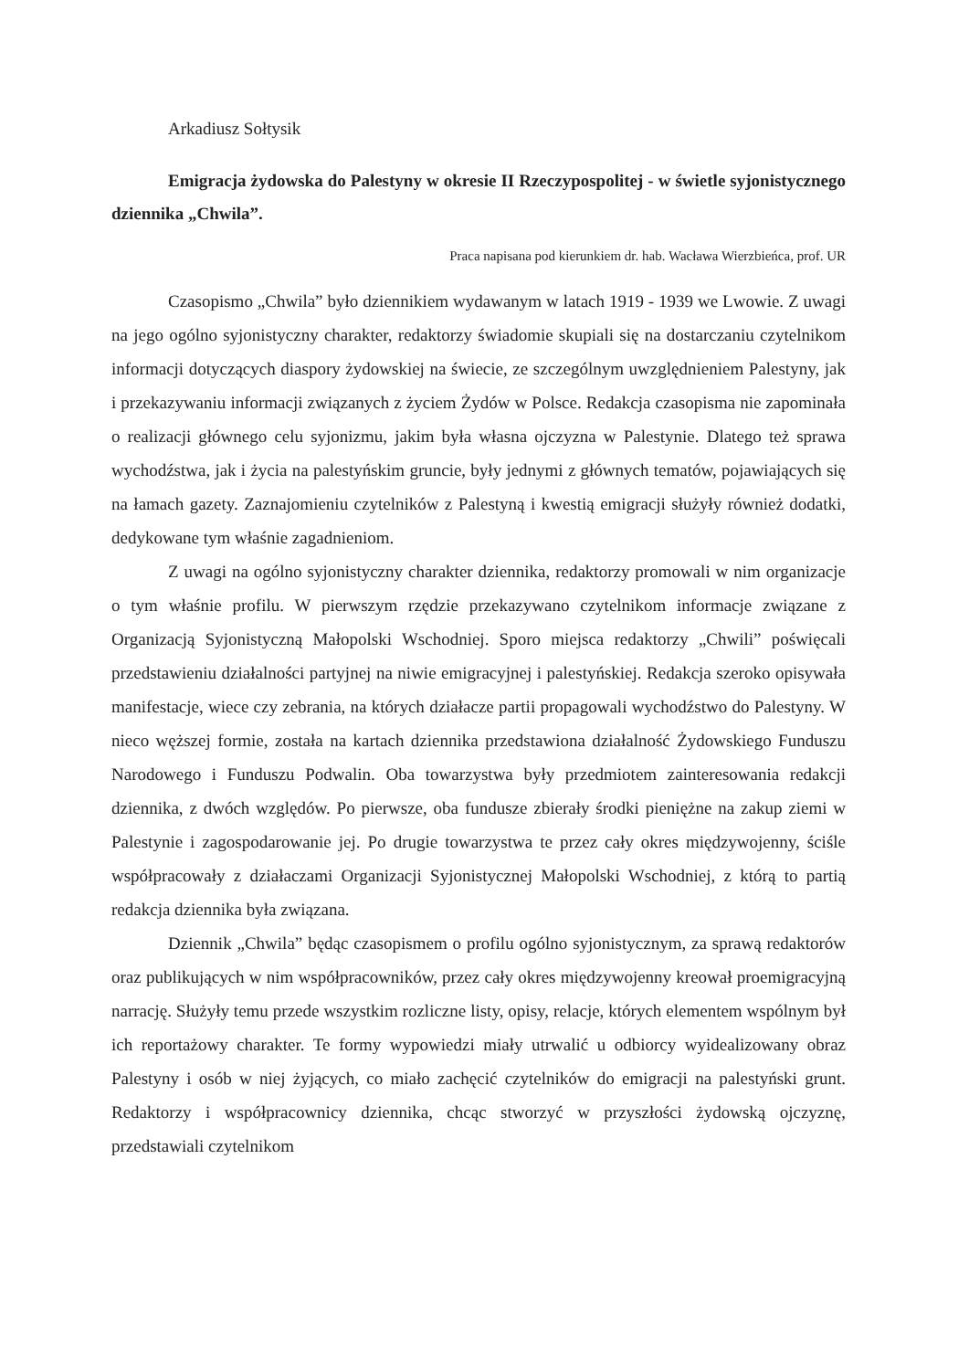Arkadiusz Sołtysik
Emigracja żydowska do Palestyny w okresie II Rzeczypospolitej - w świetle syjonistycznego dziennika „Chwila”.
Praca napisana pod kierunkiem dr. hab. Wacława Wierzbieńca, prof. UR
Czasopismo „Chwila” było dziennikiem wydawanym w latach 1919 - 1939 we Lwowie. Z uwagi na jego ogólno syjonistyczny charakter, redaktorzy świadomie skupiali się na dostarczaniu czytelnikom informacji dotyczących diaspory żydowskiej na świecie, ze szczególnym uwzględnieniem Palestyny, jak i przekazywaniu informacji związanych z życiem Żydów w Polsce. Redakcja czasopisma nie zapominała o realizacji głównego celu syjonizmu, jakim była własna ojczyzna w Palestynie. Dlatego też sprawa wychodźstwa, jak i życia na palestyńskim gruncie, były jednymi z głównych tematów, pojawiających się na łamach gazety. Zaznajomieniu czytelników z Palestyną i kwestią emigracji służyły również dodatki, dedykowane tym właśnie zagadnieniom.
Z uwagi na ogólno syjonistyczny charakter dziennika, redaktorzy promowali w nim organizacje o tym właśnie profilu. W pierwszym rzędzie przekazywano czytelnikom informacje związane z Organizacją Syjonistyczną Małopolski Wschodniej. Sporo miejsca redaktorzy „Chwili” poświęcali przedstawieniu działalności partyjnej na niwie emigracyjnej i palestyńskiej. Redakcja szeroko opisywała manifestacje, wiece czy zebrania, na których działacze partii propagowali wychodźstwo do Palestyny. W nieco węższej formie, została na kartach dziennika przedstawiona działalność Żydowskiego Funduszu Narodowego i Funduszu Podwalin. Oba towarzystwa były przedmiotem zainteresowania redakcji dziennika, z dwóch względów. Po pierwsze, oba fundusze zbierały środki pieniężne na zakup ziemi w Palestynie i zagospodarowanie jej. Po drugie towarzystwa te przez cały okres międzywojenny, ściśle współpracowały z działaczami Organizacji Syjonistycznej Małopolski Wschodniej, z którą to partią redakcja dziennika była związana.
Dziennik „Chwila” będąc czasopismem o profilu ogólno syjonistycznym, za sprawą redaktorów oraz publikujących w nim współpracowników, przez cały okres międzywojenny kreował proemigracyjną narrację. Służyły temu przede wszystkim rozliczne listy, opisy, relacje, których elementem wspólnym był ich reportażowy charakter. Te formy wypowiedzi miały utrwalić u odbiorcy wyidealizowany obraz Palestyny i osób w niej żyjących, co miało zachęcić czytelników do emigracji na palestyński grunt. Redaktorzy i współpracownicy dziennika, chcąc stworzyć w przyszłości żydowską ojczyznę, przedstawiali czytelnikom